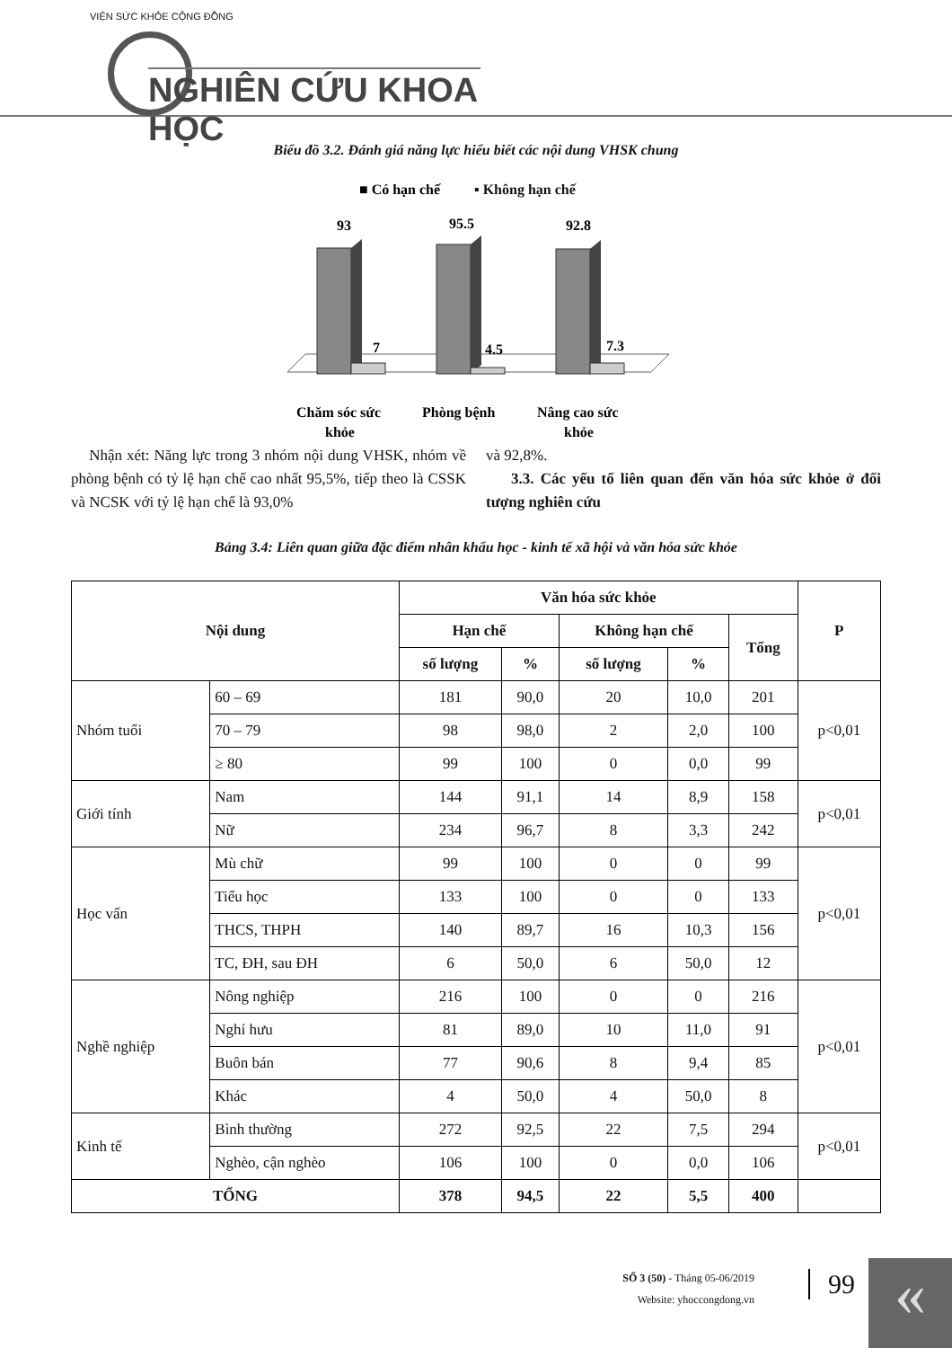VIỆN SỨC KHỎE CỘNG ĐỒNG
NGHIÊN CỨU KHOA HỌC
Biểu đồ 3.2. Đánh giá năng lực hiểu biết các nội dung VHSK chung
■ Có hạn chế
▪ Không hạn chế
93
7
95.5
4.5
92.8
7.3
Chăm sóc sức
khỏe
Phòng bệnh
Nâng cao sức
khỏe
Nhận xét: Năng lực trong 3 nhóm nội dung VHSK, nhóm về phòng bệnh có tỷ lệ hạn chế cao nhất 95,5%, tiếp theo là CSSK và NCSK với tỷ lệ hạn chế là 93,0%
và 92,8%.
3.3. Các yếu tố liên quan đến văn hóa sức khỏe ở đối tượng nghiên cứu
Bảng 3.4: Liên quan giữa đặc điểm nhân khẩu học - kinh tế xã hội và văn hóa sức khỏe
| Nội dung | | Văn hóa sức khỏe | | | | | P |
| --- | --- | --- | --- | --- | --- | --- | --- |
| | | Hạn chế | | Không hạn chế | | Tổng | |
| | | số lượng | % | số lượng | % | | |
| Nhóm tuổi | 60 – 69 | 181 | 90,0 | 20 | 10,0 | 201 | p<0,01 |
| | 70 – 79 | 98 | 98,0 | 2 | 2,0 | 100 | |
| | ≥ 80 | 99 | 100 | 0 | 0,0 | 99 | |
| Giới tính | Nam | 144 | 91,1 | 14 | 8,9 | 158 | p<0,01 |
| | Nữ | 234 | 96,7 | 8 | 3,3 | 242 | |
| Học vấn | Mù chữ | 99 | 100 | 0 | 0 | 99 | p<0,01 |
| | Tiểu học | 133 | 100 | 0 | 0 | 133 | |
| | THCS, THPH | 140 | 89,7 | 16 | 10,3 | 156 | |
| | TC, ĐH, sau ĐH | 6 | 50,0 | 6 | 50,0 | 12 | |
| Nghề nghiệp | Nông nghiệp | 216 | 100 | 0 | 0 | 216 | p<0,01 |
| | Nghỉ hưu | 81 | 89,0 | 10 | 11,0 | 91 | |
| | Buôn bán | 77 | 90,6 | 8 | 9,4 | 85 | |
| | Khác | 4 | 50,0 | 4 | 50,0 | 8 | |
| Kinh tế | Bình thường | 272 | 92,5 | 22 | 7,5 | 294 | p<0,01 |
| | Nghèo, cận nghèo | 106 | 100 | 0 | 0,0 | 106 | |
| TỔNG | | 378 | 94,5 | 22 | 5,5 | 400 | |
SỐ 3 (50) - Tháng 05-06/2019
Website: yhoccongdong.vn
99 «